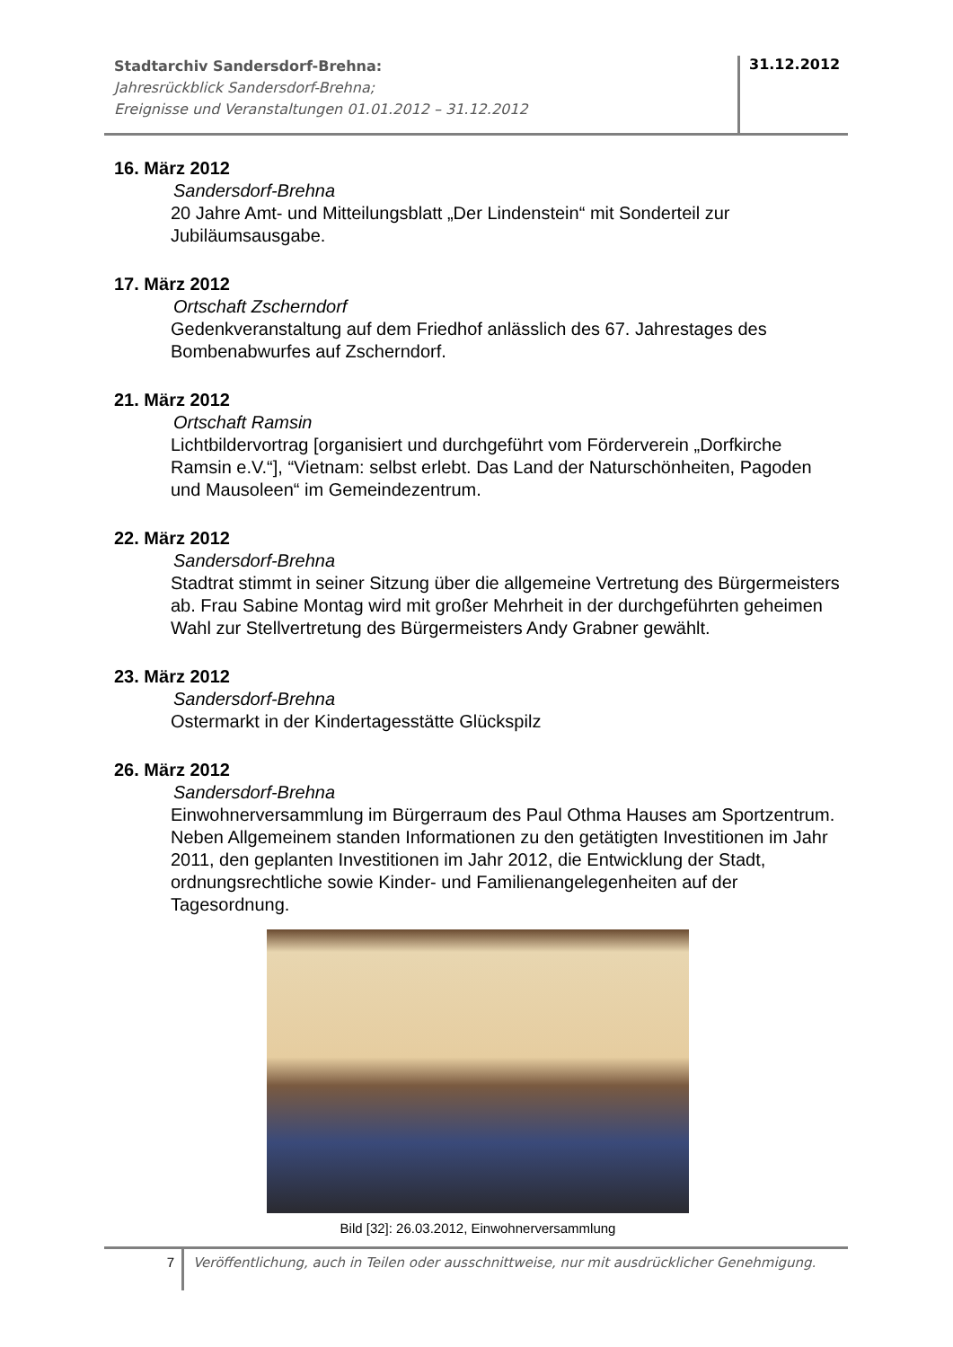Stadtarchiv Sandersdorf-Brehna:
Jahresrückblick Sandersdorf-Brehna;
Ereignisse und Veranstaltungen 01.01.2012 – 31.12.2012
31.12.2012
16. März 2012
Sandersdorf-Brehna
20 Jahre Amt- und Mitteilungsblatt „Der Lindenstein“ mit Sonderteil zur Jubiläumsausgabe.
17. März 2012
Ortschaft Zscherndorf
Gedenkveranstaltung auf dem Friedhof anlässlich des 67. Jahrestages des Bombenabwurfes auf Zscherndorf.
21. März 2012
Ortschaft Ramsin
Lichtbildervortrag [organisiert und durchgeführt vom Förderverein „Dorfkirche Ramsin e.V.“], “Vietnam: selbst erlebt. Das Land der Naturschönheiten, Pagoden und Mausoleen“ im Gemeindezentrum.
22. März 2012
Sandersdorf-Brehna
Stadtrat stimmt in seiner Sitzung über die allgemeine Vertretung des Bürgermeisters ab. Frau Sabine Montag wird mit großer Mehrheit in der durchgeführten geheimen Wahl zur Stellvertretung des Bürgermeisters Andy Grabner gewählt.
23. März 2012
Sandersdorf-Brehna
Ostermarkt in der Kindertagesstätte Glückspilz
26. März 2012
Sandersdorf-Brehna
Einwohnerversammlung im Bürgerraum des Paul Othma Hauses am Sportzentrum. Neben Allgemeinem standen Informationen zu den getätigten Investitionen im Jahr 2011, den geplanten Investitionen im Jahr 2012, die Entwicklung der Stadt, ordnungsrechtliche sowie Kinder- und Familienangelegenheiten auf der Tagesordnung.
Bild [32]: 26.03.2012, Einwohnerversammlung
7
Veröffentlichung, auch in Teilen oder ausschnittweise, nur mit ausdrücklicher Genehmigung.